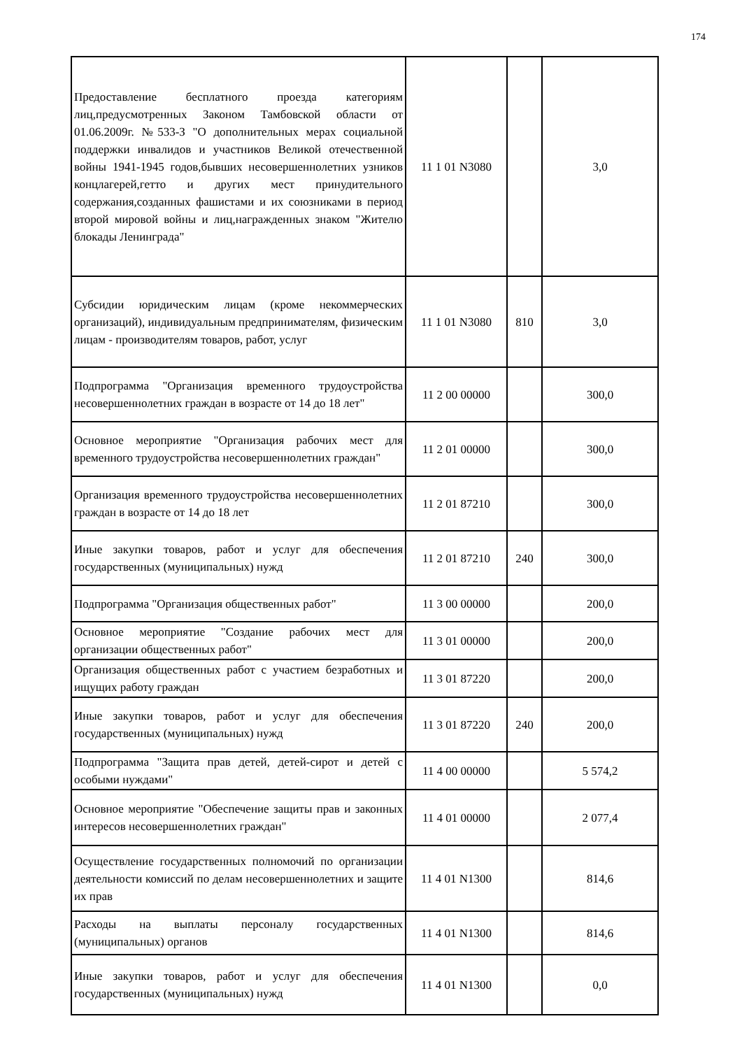174
| Предоставление бесплатного проезда категориям лиц,предусмотренных Законом Тамбовской области от 01.06.2009г. №533-З "О дополнительных мерах социальной поддержки инвалидов и участников Великой отечественной войны 1941-1945 годов,бывших несовершеннолетних узников концлагерей,гетто и других мест принудительного содержания,созданных фашистами и их союзниками в период второй мировой войны и лиц,награжденных знаком "Жителю блокады Ленинграда" | 11 1 01 N3080 | | 3,0 |
| Субсидии юридическим лицам (кроме некоммерческих организаций), индивидуальным предпринимателям, физическим лицам - производителям товаров, работ, услуг | 11 1 01 N3080 | 810 | 3,0 |
| Подпрограмма "Организация временного трудоустройства несовершеннолетних граждан в возрасте от 14 до 18 лет" | 11 2 00 00000 | | 300,0 |
| Основное мероприятие "Организация рабочих мест для временного трудоустройства несовершеннолетних граждан" | 11 2 01 00000 | | 300,0 |
| Организация временного трудоустройства несовершеннолетних граждан в возрасте от 14 до 18 лет | 11 2 01 87210 | | 300,0 |
| Иные закупки товаров, работ и услуг для обеспечения государственных (муниципальных) нужд | 11 2 01 87210 | 240 | 300,0 |
| Подпрограмма "Организация общественных работ" | 11 3 00 00000 | | 200,0 |
| Основное мероприятие "Создание рабочих мест для организации общественных работ" | 11 3 01 00000 | | 200,0 |
| Организация общественных работ с участием безработных и ищущих работу граждан | 11 3 01 87220 | | 200,0 |
| Иные закупки товаров, работ и услуг для обеспечения государственных (муниципальных) нужд | 11 3 01 87220 | 240 | 200,0 |
| Подпрограмма "Защита прав детей, детей-сирот и детей с особыми нуждами" | 11 4 00 00000 | | 5 574,2 |
| Основное мероприятие "Обеспечение защиты прав и законных интересов несовершеннолетних граждан" | 11 4 01 00000 | | 2 077,4 |
| Осуществление государственных полномочий по организации деятельности комиссий по делам несовершеннолетних и защите их прав | 11 4 01 N1300 | | 814,6 |
| Расходы на выплаты персоналу государственных (муниципальных) органов | 11 4 01 N1300 | | 814,6 |
| Иные закупки товаров, работ и услуг для обеспечения государственных (муниципальных) нужд | 11 4 01 N1300 | | 0,0 |